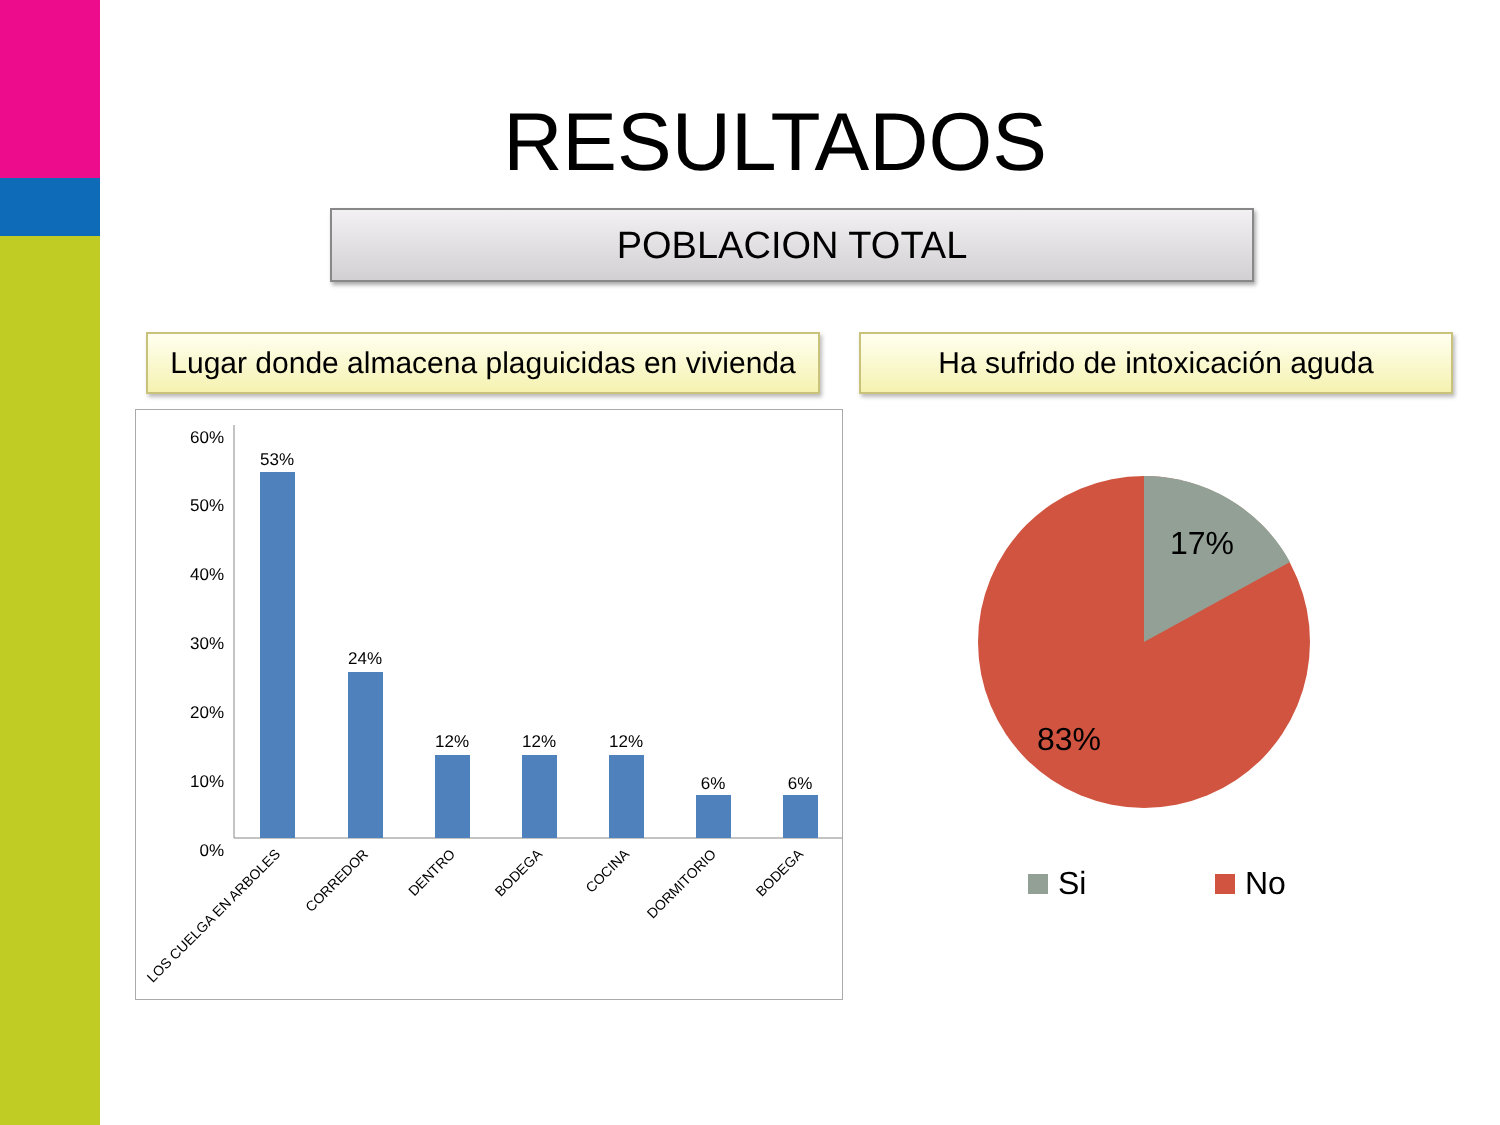RESULTADOS
POBLACION TOTAL
Lugar donde almacena plaguicidas en vivienda
Ha sufrido de intoxicación aguda
60%
50%
40%
30%
20%
10%
0%
53%
24%
12%
12%
12%
6%
6%
LOS CUELGA EN ARBOLES
CORREDOR
DENTRO
BODEGA
COCINA
DORMITORIO
BODEGA
17%
83%
Si
No